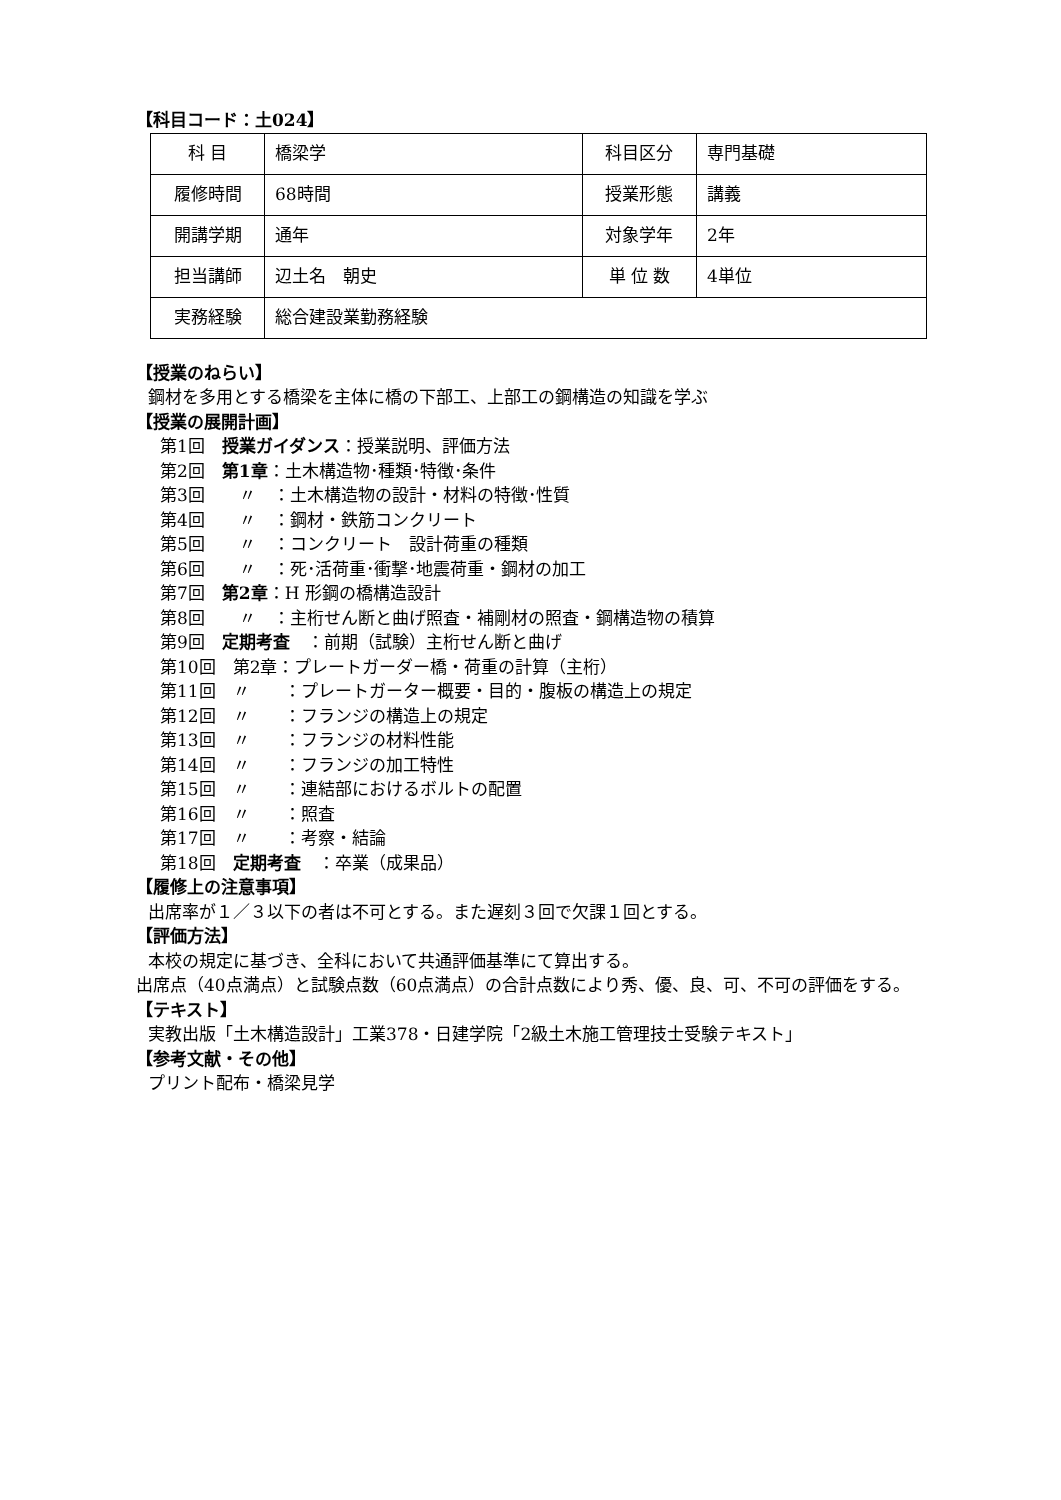【科目コード：土024】
| 科 目 | 橋梁学 | 科目区分 | 専門基礎 |
| 履修時間 | 68時間 | 授業形態 | 講義 |
| 開講学期 | 通年 | 対象学年 | 2年 |
| 担当講師 | 辺土名 朝史 | 単 位 数 | 4単位 |
| 実務経験 | 総合建設業勤務経験 | | |
【授業のねらい】
鋼材を多用とする橋梁を主体に橋の下部工、上部工の鋼構造の知識を学ぶ
【授業の展開計画】
第1回　授業ガイダンス：授業説明、評価方法
第2回　第1章：土木構造物･種類･特徴･条件
第3回　　〃　：土木構造物の設計・材料の特徴･性質
第4回　　〃　：鋼材・鉄筋コンクリート
第5回　　〃　：コンクリート　設計荷重の種類
第6回　　〃　：死･活荷重･衝撃･地震荷重・鋼材の加工
第7回　第2章：H 形鋼の橋構造設計
第8回　　〃　：主桁せん断と曲げ照査・補剛材の照査・鋼構造物の積算
第9回　定期考査　：前期（試験）主桁せん断と曲げ
第10回　第2章：プレートガーダー橋・荷重の計算（主桁）
第11回　〃　　：プレートガーター概要・目的・腹板の構造上の規定
第12回　〃　　：フランジの構造上の規定
第13回　〃　　：フランジの材料性能
第14回　〃　　：フランジの加工特性
第15回　〃　　：連結部におけるボルトの配置
第16回　〃　　：照査
第17回　〃　　：考察・結論
第18回　定期考査　：卒業（成果品）
【履修上の注意事項】
出席率が１／３以下の者は不可とする。また遅刻３回で欠課１回とする。
【評価方法】
本校の規定に基づき、全科において共通評価基準にて算出する。
出席点（40点満点）と試験点数（60点満点）の合計点数により秀、優、良、可、不可の評価をする。
【テキスト】
実教出版「土木構造設計」工業378・日建学院「2級土木施工管理技士受験テキスト」
【参考文献・その他】
プリント配布・橋梁見学